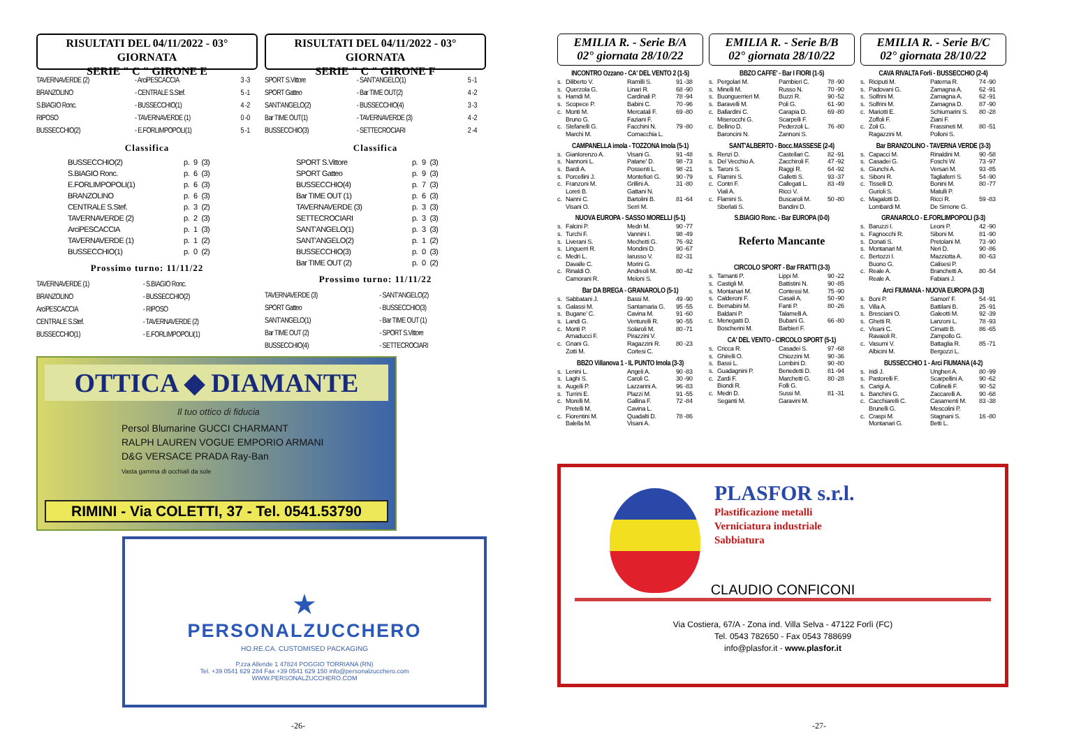RISULTATI DEL 04/11/2022 - 03° GIORNATA
SERIE " C " GIRONE E
| TAVERNAVERDE (2) | - ArciPESCACCIA | 3 -3 |
| BRANZOLINO | - CENTRALE S.Stef. | 5 -1 |
| S.BIAGIO Ronc. | - BUSSECCHIO(1) | 4 -2 |
| RIPOSO | - TAVERNAVERDE (1) | 0 -0 |
| BUSSECCHIO(2) | - E.FORLIMPOPOLI(1) | 5 -1 |
Classifica
| BUSSECCHIO(2) | p. | 9 | (3) |
| S.BIAGIO Ronc. | p. | 6 | (3) |
| E.FORLIMPOPOLI(1) | p. | 6 | (3) |
| BRANZOLINO | p. | 6 | (3) |
| CENTRALE S.Stef. | p. | 3 | (2) |
| TAVERNAVERDE (2) | p. | 2 | (3) |
| ArciPESCACCIA | p. | 1 | (3) |
| TAVERNAVERDE (1) | p. | 1 | (2) |
| BUSSECCHIO(1) | p. | 0 | (2) |
Prossimo turno: 11/11/22
| TAVERNAVERDE (1) | - S.BIAGIO Ronc. |
| BRANZOLINO | - BUSSECCHIO(2) |
| ArciPESCACCIA | - RIPOSO |
| CENTRALE S.Stef. | - TAVERNAVERDE (2) |
| BUSSECCHIO(1) | - E.FORLIMPOPOLI(1) |
RISULTATI DEL 04/11/2022 - 03° GIORNATA
SERIE " C " GIRONE F
| SPORT S.Vittore | - SANT'ANGELO(1) | 5 -1 |
| SPORT Gatteo | - Bar TIME OUT(2) | 4 -2 |
| SANT'ANGELO(2) | - BUSSECCHIO(4) | 3 -3 |
| Bar TIME OUT(1) | - TAVERNAVERDE (3) | 4 -2 |
| BUSSECCHIO(3) | - SETTECROCIARI | 2 -4 |
Classifica
| SPORT S.Vittore | p. | 9 | (3) |
| SPORT Gatteo | p. | 9 | (3) |
| BUSSECCHIO(4) | p. | 7 | (3) |
| Bar TIME OUT (1) | p. | 6 | (3) |
| TAVERNAVERDE (3) | p. | 3 | (3) |
| SETTECROCIARI | p. | 3 | (3) |
| SANT'ANGELO(1) | p. | 3 | (3) |
| SANT'ANGELO(2) | p. | 1 | (2) |
| BUSSECCHIO(3) | p. | 0 | (3) |
| Bar TIME OUT (2) | p. | 0 | (2) |
Prossimo turno: 11/11/22
| TAVERNAVERDE (3) | - SANT'ANGELO(2) |
| SPORT Gatteo | - BUSSECCHIO(3) |
| SANT'ANGELO(1) | - Bar TIME OUT (1) |
| Bar TIME OUT (2) | - SPORT S.Vittore |
| BUSSECCHIO(4) | - SETTECROCIARI |
OTTICA ◆ DIAMANTE
Il tuo ottico di fiducia
Persol Blumarine GUCCI CHARMANT
RALPH LAUREN VOGUE EMPORIO ARMANI
D&G VERSACE PRADA Ray-Ban
Vasta gamma di occhiali da sole
RIMINI - Via COLETTI, 37 - Tel. 0541.53790
★
PERSONALZUCCHERO
HO.RE.CA. CUSTOMISED PACKAGING
P.zza Allende 1 47824 POGGIO TORRIANA (RN)
Tel. +39 0541 629 284 Fax +39 0541 629 150 info@personalzucchero.com
WWW.PERSONALZUCCHERO.COM
-26-
EMILIA R. - Serie B/A
02° giornata 28/10/22
INCONTRO Ozzano - CA' DEL VENTO 2 (1-5)
| s. | Diliberto V. | Ramilli S. | 91 -38 |
| s. | Querzola G. | Linari R. | 68 -90 |
| s. | Hamdi M. | Cardinali P. | 78 -94 |
| s. | Scopece P. | Babini C. | 70 -96 |
| c. | Monti M. | Mercatali F. | 69 -80 |
| | Bruno G. | Faziani F. | |
| c. | Stefanelli G. | Facchini N. | 79 -80 |
| | Marchi M. | Cornacchia L. | |
CAMPANELLA imola - TOZZONA Imola (5-1)
| s. | Gianlorenzo A. | Visani G. | 91 -48 |
| s. | Nannoni L. | Patane' D. | 98 -73 |
| s. | Bardi A. | Possenti L. | 98 -21 |
| s. | Porcellini J. | Montefiori G. | 90 -79 |
| c. | Franzoni M. | Grillini A. | 31 -80 |
| | Loreti B. | Gattani N. | |
| c. | Nanni C. | Bartolini B. | 81 -64 |
| | Visani O. | Serri M. | |
NUOVA EUROPA - SASSO MORELLI (5-1)
| s. | Falcini P. | Medri M. | 90 -77 |
| s. | Turchi F. | Vannini I. | 98 -49 |
| s. | Liverani S. | Mechetti G. | 76 -92 |
| s. | Linguerri R. | Mondini D. | 90 -67 |
| c. | Medri L. | Iarusso V. | 82 -31 |
| | Davalle C. | Morini G. | |
| c. | Rinaldi O. | Andreoli M. | 80 -42 |
| | Camorani R. | Meloni S. | |
Bar DA BREGA - GRANAROLO (5-1)
| s. | Sabbatani J. | Bassi M. | 49 -90 |
| s. | Galassi M. | Santamaria G. | 95 -55 |
| s. | Bugane' C. | Cavina M. | 91 -60 |
| s. | Landi G. | Venturelli R. | 90 -55 |
| c. | Monti P. | Solaroli M. | 80 -71 |
| | Amaducci F. | Pirazzini V. | |
| c. | Gnani G. | Ragazzini R. | 80 -23 |
| | Zotti M. | Cortesi C. | |
BBZO Villanova 1 - IL PUNTO Imola (3-3)
| s. | Lenini L. | Angeli A. | 90 -83 |
| s. | Laghi S. | Caroli C. | 30 -90 |
| s. | Augelli P. | Lazzarini A. | 96 -83 |
| s. | Turrini E. | Plazzi M. | 91 -55 |
| c. | Morelli M. | Gallina F. | 72 -84 |
| | Pretelli M. | Cavina L. | |
| c. | Fiorentini M. | Quadalti D. | 78 -86 |
| | Balella M. | Visani A. | |
EMILIA R. - Serie B/B
02° giornata 28/10/22
BBZO CAFFE' - Bar I FIORI (1-5)
| s. | Pergolari M. | Pambieri C. | 78 -90 |
| s. | Minelli M. | Russo N. | 70 -90 |
| s. | Buonguerrieri M. | Buzzi R. | 90 -52 |
| s. | Baravelli M. | Poli G. | 61 -90 |
| c. | Ballardini C. | Carapia D. | 69 -80 |
| | Miserocchi G. | Scarpelli F. | |
| c. | Bellino D. | Pederzoli L. | 76 -80 |
| | Baroncini N. | Zannoni S. | |
SANT'ALBERTO - Bocc.MASSESE (2-4)
| s. | Renzi D. | Castellari C. | 82 -91 |
| s. | Del Vecchio A. | Zacchiroli F. | 47 -92 |
| s. | Taroni S. | Raggi R. | 64 -92 |
| s. | Flamini S. | Galletti S. | 93 -37 |
| c. | Contri F. | Callegati L. | 83 -49 |
| | Viali A. | Ricci V. | |
| c. | Flamini S. | Buscaroli M. | 50 -80 |
| | Sberlati S. | Bandini D. | |
S.BIAGIO Ronc. - Bar EUROPA (0-0)
Referto Mancante
CIRCOLO SPORT - Bar FRATTI (3-3)
| s. | Tamanti P. | Lippi M. | 90 -22 |
| s. | Castigli M. | Battistini N. | 90 -85 |
| s. | Montanari M. | Contessi M. | 75 -90 |
| s. | Calderoni F. | Casali A. | 50 -90 |
| c. | Bernabini M. | Fanti P. | 80 -26 |
| | Baldani P. | Talamelli A. | |
| c. | Menegatti D. | Bubani G. | 66 -80 |
| | Boscherini M. | Barbieri F. | |
CA' DEL VENTO - CIRCOLO SPORT (5-1)
| s. | Cricca R. | Casadei S. | 97 -68 |
| s. | Ghirelli O. | Chiozzini M. | 90 -36 |
| s. | Bassi L. | Lombini D. | 90 -80 |
| s. | Guadagnini P. | Benedetti D. | 81 -94 |
| c. | Zardi F. | Marchetti G. | 80 -28 |
| | Biondi R. | Folli G. | |
| c. | Medri D. | Sussi M. | 81 -31 |
| | Seganti M. | Garavini M. | |
EMILIA R. - Serie B/C
02° giornata 28/10/22
CAVA RIVALTA Forli - BUSSECCHIO (2-4)
| s. | Riciputi M. | Paterna R. | 74 -90 |
| s. | Padovani G. | Zamagna A. | 62 -91 |
| s. | Solfrini M. | Zamagna A. | 62 -91 |
| s. | Solfrini M. | Zamagna D. | 87 -90 |
| c. | Mariotti E. | Schiumarini S. | 80 -28 |
| | Zoffoli F. | Ziani F. | |
| c. | Zoli G. | Frassineti M. | 80 -51 |
| | Ragazzini M. | Polloni S. | |
Bar BRANZOLINO - TAVERNA VERDE (3-3)
| s. | Capacci M. | Rinaldini M. | 90 -58 |
| s. | Casadei G. | Foschi W. | 73 -97 |
| s. | Giunchi A. | Versari M. | 93 -85 |
| s. | Siboni R. | Tagliaferri S. | 54 -90 |
| c. | Tisselli D. | Bonini M. | 80 -77 |
| | Gurioli S. | Matulli P. | |
| c. | Magalotti D. | Ricci R. | 59 -83 |
| | Lombardi M. | De Simone G. | |
GRANAROLO - E.FORLIMPOPOLI (3-3)
| s. | Baruzzi I. | Leoni P. | 42 -90 |
| s. | Fagnocchi R. | Siboni M. | 81 -90 |
| s. | Donati S. | Pretolani M. | 73 -90 |
| s. | Montanari M. | Neri D. | 90 -86 |
| c. | Bertozzi I. | Mazziotta A. | 80 -63 |
| | Buono G. | Calisesi P. | |
| c. | Reale A. | Branchetti A. | 80 -54 |
| | Reale A. | Fabiani J. | |
Arci FIUMANA - NUOVA EUROPA (3-3)
| s. | Boni P. | Samori' F. | 54 -91 |
| s. | Villa A. | Battilani B. | 25 -91 |
| s. | Bresciani O. | Galeotti M. | 92 -39 |
| s. | Ghetti R. | Lanzoni L. | 78 -93 |
| c. | Visani C. | Cimatti B. | 86 -65 |
| | Ravaioli R. | Zampollo G. | |
| c. | Vasumi V. | Battaglia R. | 85 -71 |
| | Albicini M. | Bergozzi L. | |
BUSSECCHIO 1 - Arci FIUMANA (4-2)
| s. | Iridi J. | Ungheri A. | 80 -99 |
| s. | Pastorelli F. | Scarpellini A. | 90 -62 |
| s. | Carigi A. | Collinelli F. | 90 -52 |
| s. | Banchini G. | Zaccarelli A. | 90 -68 |
| c. | Cacchiarelli C. | Casamenti M. | 83 -38 |
| | Brunelli G. | Mescolini P. | |
| c. | Craspi M. | Stagnani S. | 16 -80 |
| | Montanari G. | Betti L. | |
PLASFOR s.r.l.
Plastificazione metalli
Verniciatura industriale
Sabbiatura
CLAUDIO CONFICONI
Via Costiera, 67/A - Zona ind. Villa Selva - 47122 Forlì (FC)
Tel. 0543 782650 - Fax 0543 788699
info@plasfor.it - www.plasfor.it
-27-